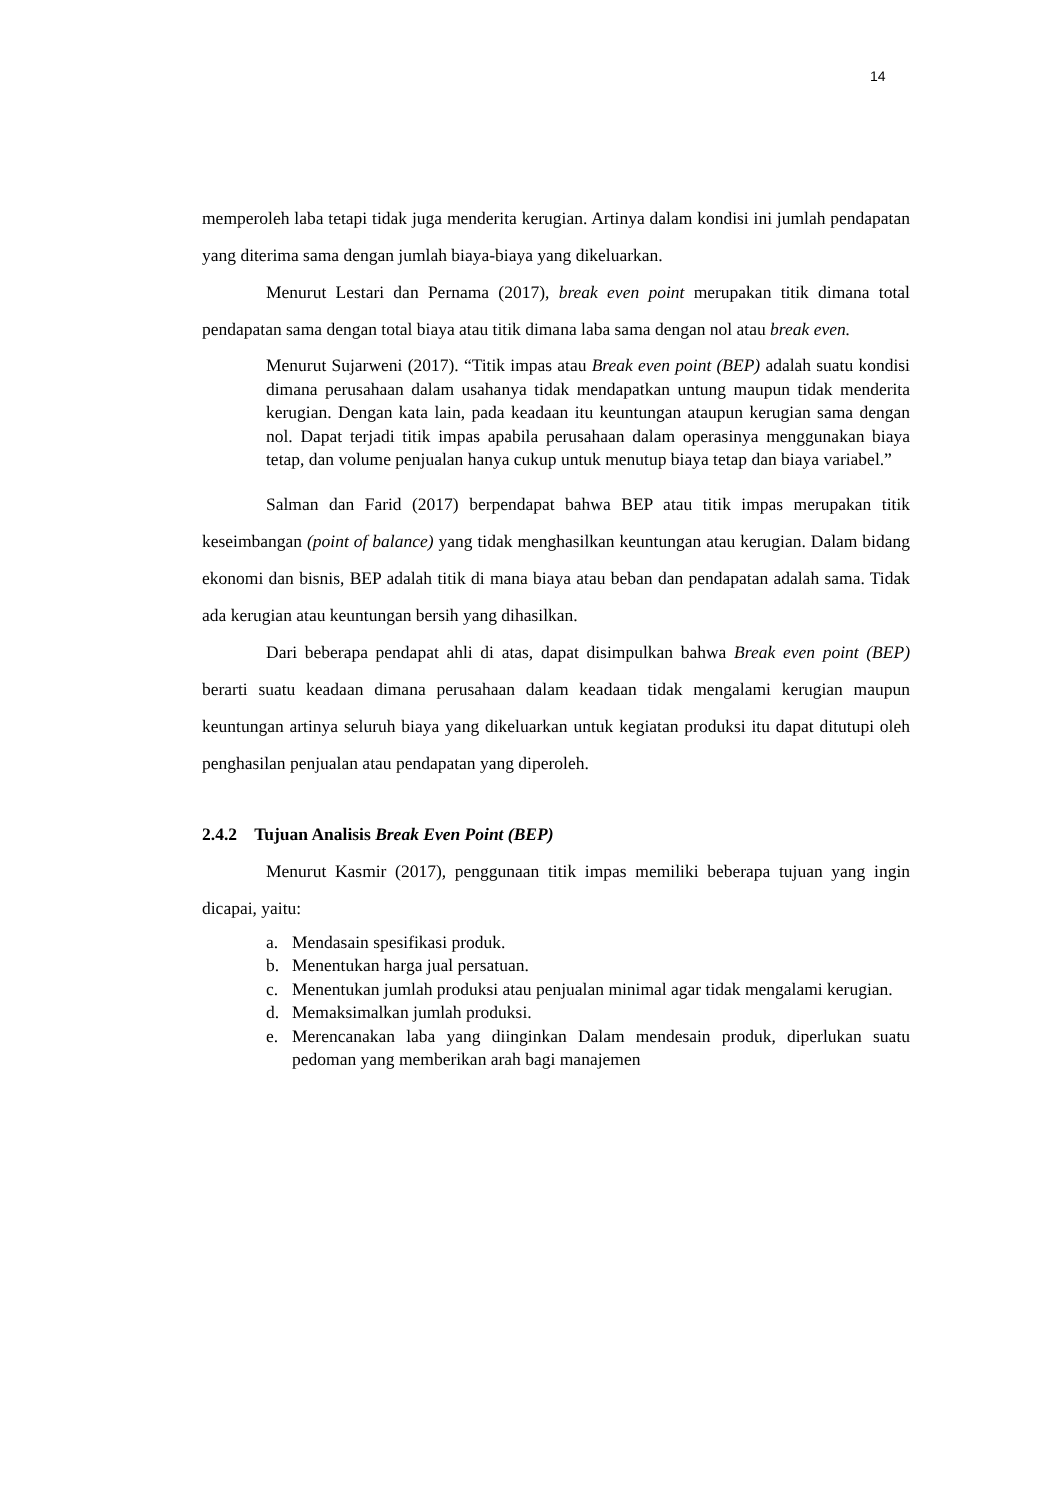14
memperoleh laba tetapi tidak juga menderita kerugian. Artinya dalam kondisi ini jumlah pendapatan yang diterima sama dengan jumlah biaya-biaya yang dikeluarkan.
Menurut Lestari dan Pernama (2017), break even point merupakan titik dimana total pendapatan sama dengan total biaya atau titik dimana laba sama dengan nol atau break even.
Menurut Sujarweni (2017). “Titik impas atau Break even point (BEP) adalah suatu kondisi dimana perusahaan dalam usahanya tidak mendapatkan untung maupun tidak menderita kerugian. Dengan kata lain, pada keadaan itu keuntungan ataupun kerugian sama dengan nol. Dapat terjadi titik impas apabila perusahaan dalam operasinya menggunakan biaya tetap, dan volume penjualan hanya cukup untuk menutup biaya tetap dan biaya variabel.”
Salman dan Farid (2017) berpendapat bahwa BEP atau titik impas merupakan titik keseimbangan (point of balance) yang tidak menghasilkan keuntungan atau kerugian. Dalam bidang ekonomi dan bisnis, BEP adalah titik di mana biaya atau beban dan pendapatan adalah sama. Tidak ada kerugian atau keuntungan bersih yang dihasilkan.
Dari beberapa pendapat ahli di atas, dapat disimpulkan bahwa Break even point (BEP) berarti suatu keadaan dimana perusahaan dalam keadaan tidak mengalami kerugian maupun keuntungan artinya seluruh biaya yang dikeluarkan untuk kegiatan produksi itu dapat ditutupi oleh penghasilan penjualan atau pendapatan yang diperoleh.
2.4.2 Tujuan Analisis Break Even Point (BEP)
Menurut Kasmir (2017), penggunaan titik impas memiliki beberapa tujuan yang ingin dicapai, yaitu:
a. Mendasain spesifikasi produk.
b. Menentukan harga jual persatuan.
c. Menentukan jumlah produksi atau penjualan minimal agar tidak mengalami kerugian.
d. Memaksimalkan jumlah produksi.
e. Merencanakan laba yang diinginkan Dalam mendesain produk, diperlukan suatu pedoman yang memberikan arah bagi manajemen